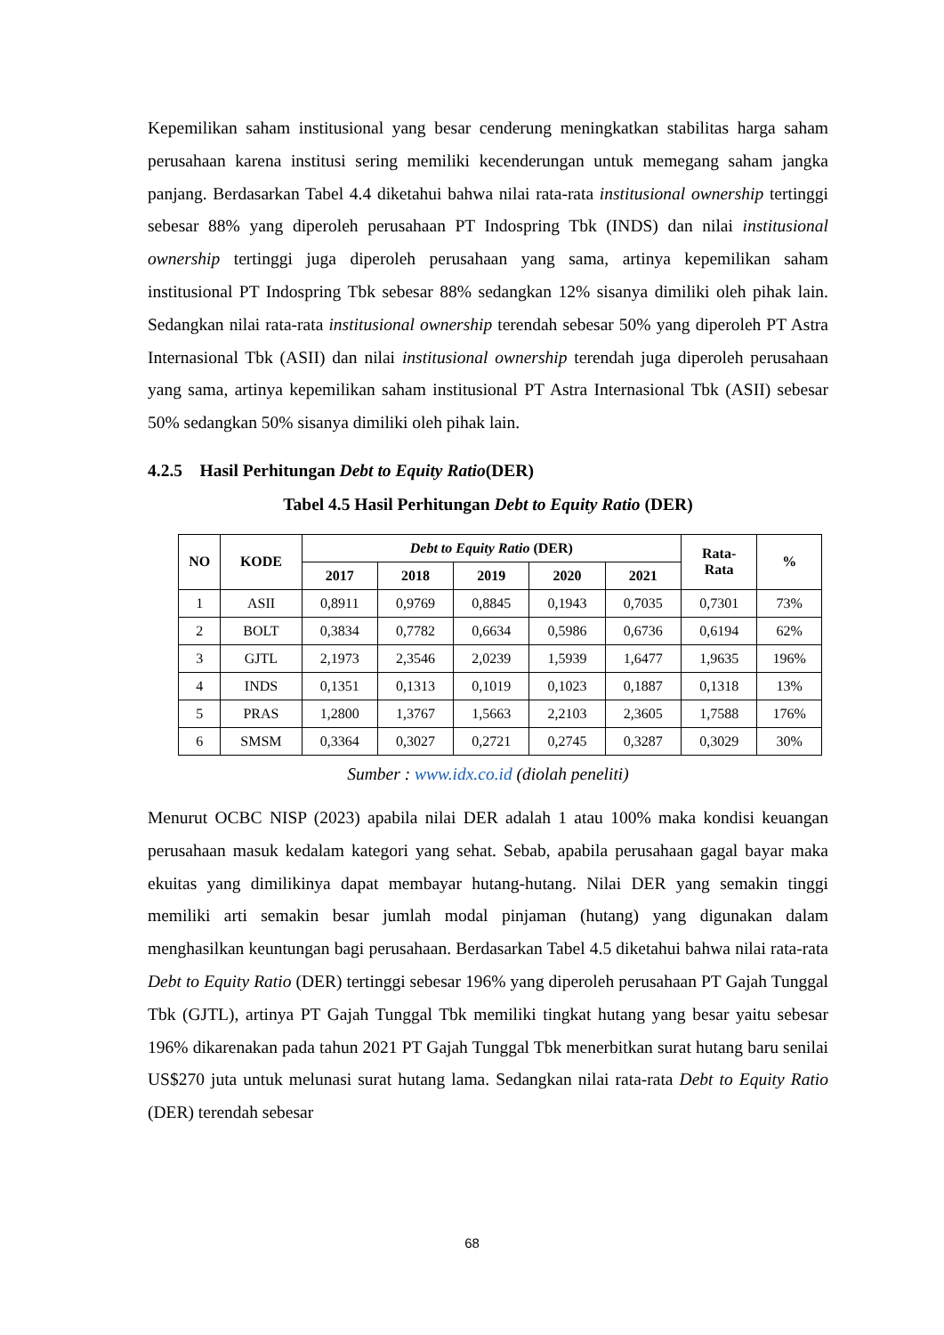Kepemilikan saham institusional yang besar cenderung meningkatkan stabilitas harga saham perusahaan karena institusi sering memiliki kecenderungan untuk memegang saham jangka panjang. Berdasarkan Tabel 4.4 diketahui bahwa nilai rata-rata institusional ownership tertinggi sebesar 88% yang diperoleh perusahaan PT Indospring Tbk (INDS) dan nilai institusional ownership tertinggi juga diperoleh perusahaan yang sama, artinya kepemilikan saham institusional PT Indospring Tbk sebesar 88% sedangkan 12% sisanya dimiliki oleh pihak lain. Sedangkan nilai rata-rata institusional ownership terendah sebesar 50% yang diperoleh PT Astra Internasional Tbk (ASII) dan nilai institusional ownership terendah juga diperoleh perusahaan yang sama, artinya kepemilikan saham institusional PT Astra Internasional Tbk (ASII) sebesar 50% sedangkan 50% sisanya dimiliki oleh pihak lain.
4.2.5 Hasil Perhitungan Debt to Equity Ratio(DER)
Tabel 4.5 Hasil Perhitungan Debt to Equity Ratio (DER)
| NO | KODE | Debt to Equity Ratio (DER) | | | | | Rata- Rata | % |
| --- | --- | --- | --- | --- | --- | --- | --- | --- |
| | | 2017 | 2018 | 2019 | 2020 | 2021 | | |
| 1 | ASII | 0,8911 | 0,9769 | 0,8845 | 0,1943 | 0,7035 | 0,7301 | 73% |
| 2 | BOLT | 0,3834 | 0,7782 | 0,6634 | 0,5986 | 0,6736 | 0,6194 | 62% |
| 3 | GJTL | 2,1973 | 2,3546 | 2,0239 | 1,5939 | 1,6477 | 1,9635 | 196% |
| 4 | INDS | 0,1351 | 0,1313 | 0,1019 | 0,1023 | 0,1887 | 0,1318 | 13% |
| 5 | PRAS | 1,2800 | 1,3767 | 1,5663 | 2,2103 | 2,3605 | 1,7588 | 176% |
| 6 | SMSM | 0,3364 | 0,3027 | 0,2721 | 0,2745 | 0,3287 | 0,3029 | 30% |
Sumber : www.idx.co.id (diolah peneliti)
Menurut OCBC NISP (2023) apabila nilai DER adalah 1 atau 100% maka kondisi keuangan perusahaan masuk kedalam kategori yang sehat. Sebab, apabila perusahaan gagal bayar maka ekuitas yang dimilikinya dapat membayar hutang-hutang. Nilai DER yang semakin tinggi memiliki arti semakin besar jumlah modal pinjaman (hutang) yang digunakan dalam menghasilkan keuntungan bagi perusahaan. Berdasarkan Tabel 4.5 diketahui bahwa nilai rata-rata Debt to Equity Ratio (DER) tertinggi sebesar 196% yang diperoleh perusahaan PT Gajah Tunggal Tbk (GJTL), artinya PT Gajah Tunggal Tbk memiliki tingkat hutang yang besar yaitu sebesar 196% dikarenakan pada tahun 2021 PT Gajah Tunggal Tbk menerbitkan surat hutang baru senilai US$270 juta untuk melunasi surat hutang lama. Sedangkan nilai rata-rata Debt to Equity Ratio (DER) terendah sebesar
68